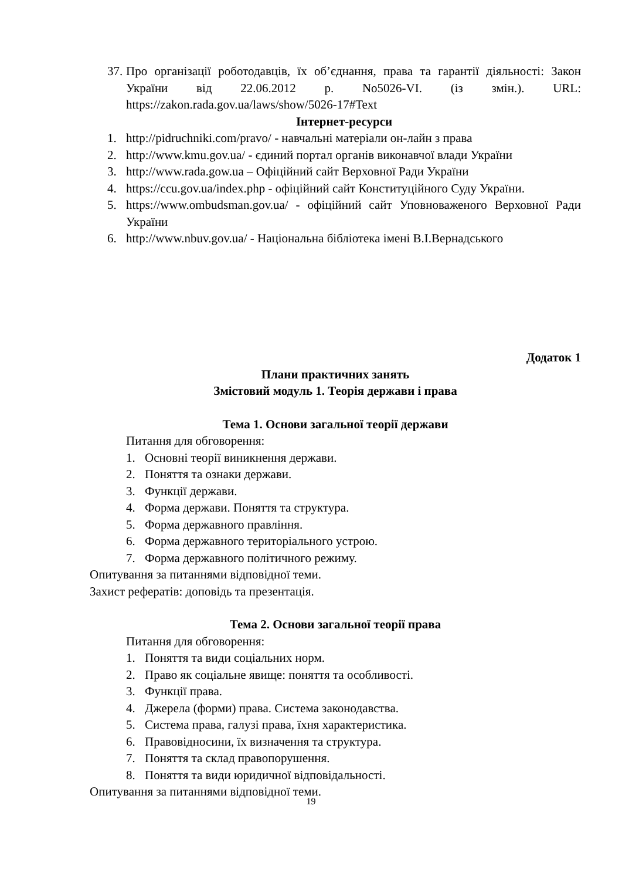37. Про організації роботодавців, їх об’єднання, права та гарантії діяльності: Закон України від 22.06.2012 р. No5026-VI. (із змін.). URL: https://zakon.rada.gov.ua/laws/show/5026-17#Text
Інтернет-ресурси
1. http://pidruchniki.com/pravo/ - навчальні матеріали он-лайн з права
2. http://www.kmu.gov.ua/ - єдиний портал органів виконавчої влади України
3. http://www.rada.gow.ua – Офіційний сайт Верховної Ради України
4. https://ccu.gov.ua/index.php - офіційний сайт Конституційного Суду України.
5. https://www.ombudsman.gov.ua/ - офіційний сайт Уповноваженого Верховної Ради України
6. http://www.nbuv.gov.ua/ - Національна бібліотека імені В.І.Вернадського
Додаток 1
Плани практичних занять
Змістовий модуль 1. Теорія держави і права
Тема 1. Основи загальної теорії держави
Питання для обговорення:
1. Основні теорії виникнення держави.
2. Поняття та ознаки держави.
3. Функції держави.
4. Форма держави. Поняття та структура.
5. Форма державного правління.
6. Форма державного територіального устрою.
7. Форма державного політичного режиму.
Опитування за питаннями відповідної теми.
Захист рефератів: доповідь та презентація.
Тема 2. Основи загальної теорії права
Питання для обговорення:
1. Поняття та види соціальних норм.
2. Право як соціальне явище: поняття та особливості.
3. Функції права.
4. Джерела (форми) права. Система законодавства.
5. Система права, галузі права, їхня характеристика.
6. Правовідносини, їх визначення та структура.
7. Поняття та склад правопорушення.
8. Поняття та види юридичної відповідальності.
Опитування за питаннями відповідної теми.
19